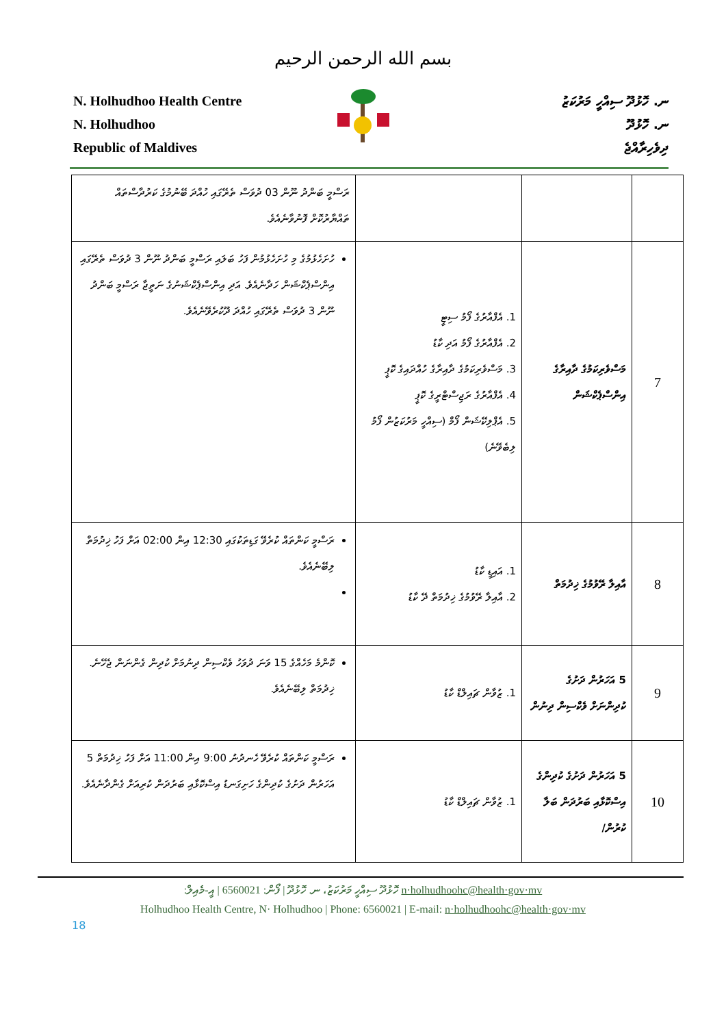بسم الله الرحمن الرحيم
N. Holhudhoo Health Centre
N. Holhudhoo
Republic of Maldives
ނ. ހޮޅުދޫ ސިއްހީ މަރުކަޒު
ނ. ހޮޅުދޫ
ދިވެހިރާއްޖެ
| | | | ރަސްމީ ބަންދު ނޫން 03 ދުވަސް ތެރޭގައި ހުއްދަ ބޭނުމުގެ ކަރުދާސްތައް ތައްޔާރުކޮށް ފޮނުވާނެއެވެ. |
| 7 | މަސްވެރިކަމުގެ ދާއިރާގެ އިންސްޕެކްޝަން | 1. އެފްއާރުގެ ފޯމު ސިޓީ 2. އެފްއާރުގެ ފޯމު އަދި ކާޑު 3. މަސްވެރިކަމުގެ ދާއިރާގެ ހުއްދައިގެ ކޮޕީ 4. އެފްއާރުގެ ރަޖިސްޓްރީގެ ކޮޕީ 5. އެޕްލިކޭޝަން ފޯމް (ސިއްހީ މަރުކަޒުން ފޯމު ލިބެވޭނެ) | ހުށަހެޅުމުގެ މި ހުށަހެޅުމުން ފަހު ބަލައި ރަސްމީ ބަންދު ނޫން 3 ދުވަސް ތެރޭގައި އިންސްޕެކްޝަން ހަދާނެއެވެ. އަދި އިންސްޕެކްޝަނުގެ ނަތީޖާ ރަސްމީ ބަންދު ނޫން 3 ދުވަސް ތެރޭގައި ހުއްދަ ދޫކުރެވޭނެއެވެ. |
| 8 | އާއިލާ ރޭވުމުގެ ޚިދުމަތް | 1. އައިޑީ ކާޑު 2. އާއިލާ ރޭވުމުގެ ޚިދުމަތް ދޭ ކާޑު | ރަސްމީ ކަންތައް ކުރެވޭ ގަޑިތަކުގައި 12:30 އިން 02:00 އަށް ފަހު ޚިދުމަތް ލިބޭނެއެވެ. |
| 9 | 5 އަހަރުން ދަށުގެ ކުދިންނަށް ވެކްސިން ދިނުން | 1. ޒުވާން ޗައިލްޑް ކާޑު | ކޮންމެ މަހެއްގެ 15 ވަނަ ދުވަހު ވެކްސިން ދިނުމަށް ކުދިން ގެންނަން ޖެހޭނެ. ޚިދުމަތް ލިބޭނެއެވެ. |
| 10 | 5 އަހަރުން ދަށުގެ ކުދިންގެ އިސްކޮޅާއި ބަރުދަން ބަލާ ކުރުން/ | 1. ޒުވާން ޗައިލްޑް ކާޑު | ރަސްމީ ކަންތައް ކުރެވޭ ހެނދުނު 9:00 އިން 11:00 އަށް ފަހު ޚިދުމަތް 5 އަހަރުން ދަށުގެ ކުދިންގެ ހަށިގަނޑު އިސްކޮޅާއި ބަރުދަން ކުރިއަށް ގެންދާނެއެވެ. |
ހޮޅުދޫ ސިއްހީ މަރުކަޒު، ނ. ހޮޅުދޫ | ފޯން: 6560021 | އީ-މެއިލް: n·holhudhoohc@health·gov·mv
Holhudhoo Health Centre, N· Holhudhoo | Phone: 6560021 | E-mail: n·holhudhoohc@health·gov·mv
18